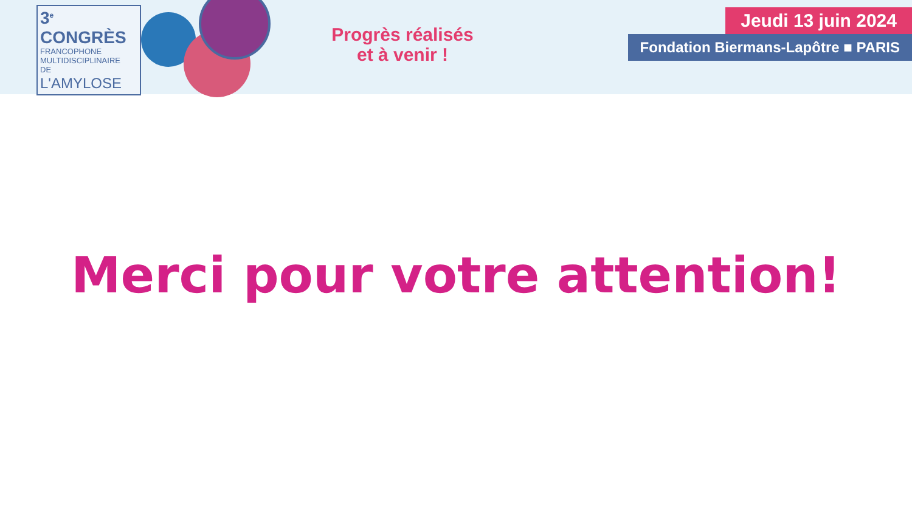3<sup>e</sup> CONGRÈS
FRANCOPHONE
MULTIDISCIPLINAIRE
DE
L'AMYLOSE
Progrès réalisés
et à venir !
Jeudi 13 juin 2024
Fondation Biermans-Lapôtre ■ PARIS
Merci pour votre attention!